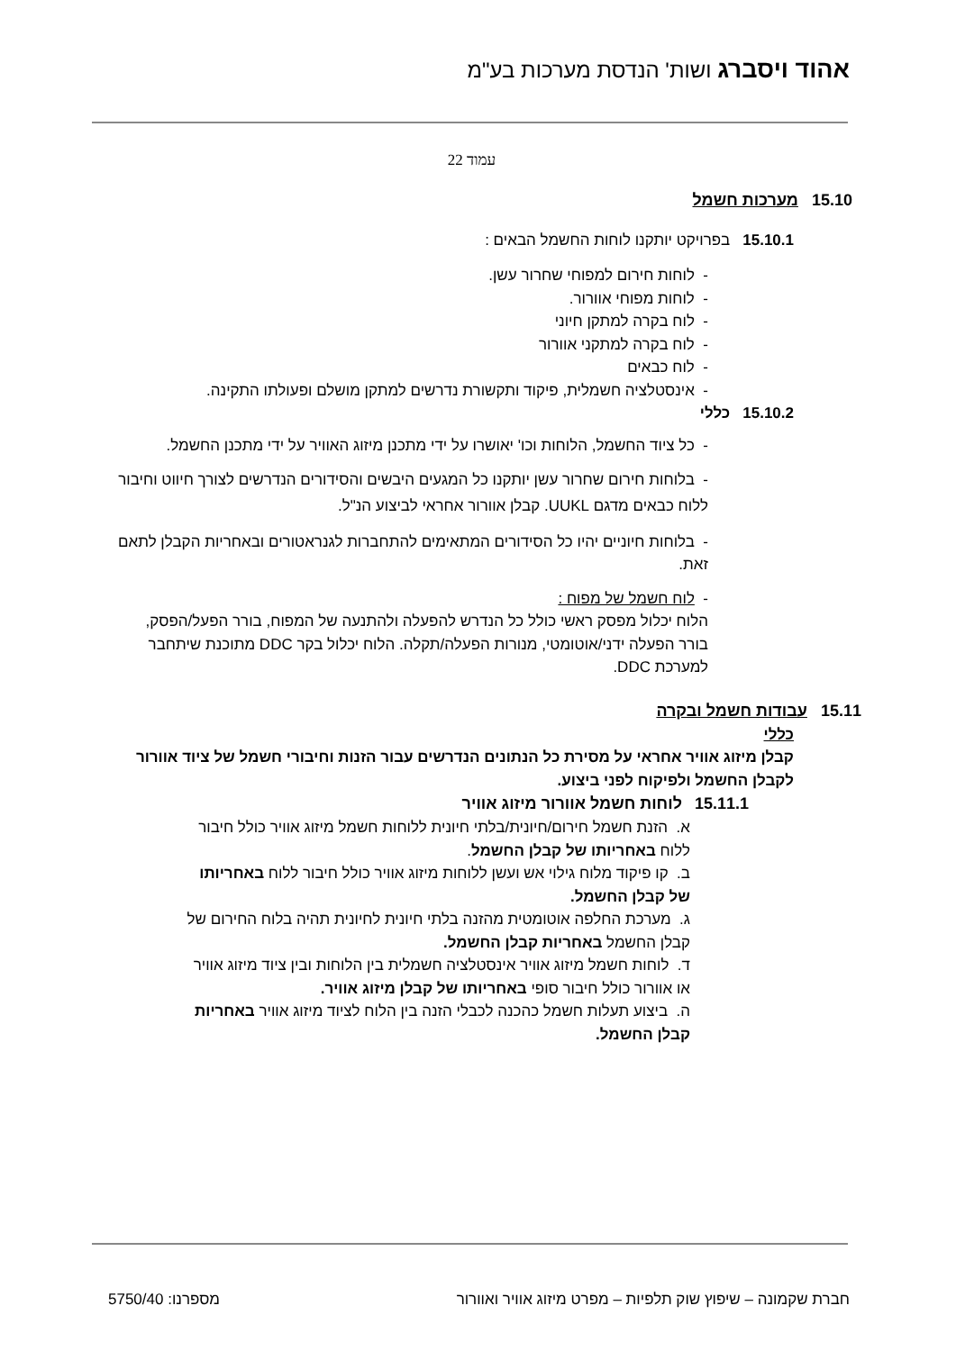אהוד ויסברג ושות' הנדסת מערכות בע"מ
עמוד 22
15.10 מערכות חשמל
15.10.1בפרויקט יותקנו לוחות החשמל הבאים :
- לוחות חירום למפוחי שחרור עשן.
- לוחות מפוחי אוורור.
- לוח בקרה למתקן חיוני
- לוח בקרה למתקני אוורור
- לוח כבאים
- אינסטלציה חשמלית, פיקוד ותקשורת נדרשים למתקן מושלם ופעולתו התקינה.
15.10.2 כללי
- כל ציוד החשמל, הלוחות וכו' יאושרו על ידי מתכנן מיזוג האוויר על ידי מתכנן החשמל.
- בלוחות חירום שחרור עשן יותקנו כל המגעים היבשים והסידורים הנדרשים לצורך חיווט וחיבור ללוח כבאים מדגם UUKL. קבלן אוורור אחראי לביצוע הנ"ל.
- בלוחות חיוניים יהיו כל הסידורים המתאימים להתחברות לגנראטורים ובאחריות הקבלן לתאם זאת.
- לוח חשמל של מפוח :
הלוח יכלול מפסק ראשי כולל כל הנדרש להפעלה ולהתנעה של המפוח, בורר הפעל/הפסק, בורר הפעלה ידני/אוטומטי, מנורות הפעלה/תקלה. הלוח יכלול בקר DDC מתוכנת שיתחבר למערכת DDC.
15.11 עבודות חשמל ובקרה
כללי
קבלן מיזוג אוויר אחראי על מסירת כל הנתונים הנדרשים עבור הזנות וחיבורי חשמל של ציוד אוורור לקבלן החשמל ולפיקוח לפני ביצוע.
15.11.1 לוחות חשמל אוורור מיזוג אוויר
א. הזנת חשמל חירום/חיונית/בלתי חיונית ללוחות חשמל מיזוג אוויר כולל חיבור ללוח באחריותו של קבלן החשמל.
ב. קו פיקוד מלוח גילוי אש ועשן ללוחות מיזוג אוויר כולל חיבור ללוח באחריותו של קבלן החשמל.
ג. מערכת החלפה אוטומטית מהזנה בלתי חיונית לחיונית תהיה בלוח החירום של קבלן החשמל באחריות קבלן החשמל.
ד. לוחות חשמל מיזוג אוויר אינסטלציה חשמלית בין הלוחות ובין ציוד מיזוג אוויר או אוורור כולל חיבור סופי באחריותו של קבלן מיזוג אוויר.
ה. ביצוע תעלות חשמל כהכנה לכבלי הזנה בין הלוח לציוד מיזוג אוויר באחריות קבלן החשמל.
חברת שקמונה – שיפוץ שוק תלפיות – מפרט מיזוג אוויר ואוורור מספרנו: 5750/40